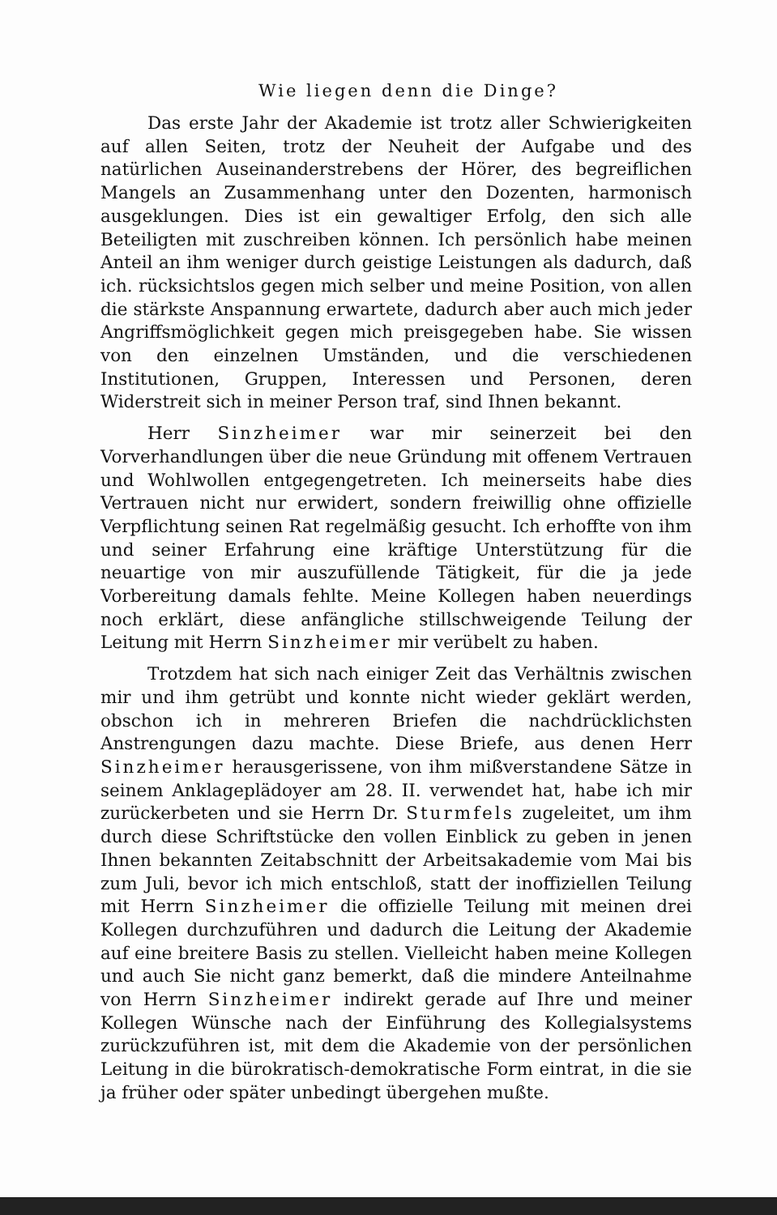Wie liegen denn die Dinge?
Das erste Jahr der Akademie ist trotz aller Schwierigkeiten auf allen Seiten, trotz der Neuheit der Aufgabe und des natürlichen Auseinanderstrebens der Hörer, des begreiflichen Mangels an Zusammenhang unter den Dozenten, harmonisch ausgeklungen. Dies ist ein gewaltiger Erfolg, den sich alle Beteiligten mit zuschreiben können. Ich persönlich habe meinen Anteil an ihm weniger durch geistige Leistungen als dadurch, daß ich. rücksichtslos gegen mich selber und meine Position, von allen die stärkste Anspannung erwartete, dadurch aber auch mich jeder Angriffsmöglichkeit gegen mich preisgegeben habe. Sie wissen von den einzelnen Umständen, und die verschiedenen Institutionen, Gruppen, Interessen und Personen, deren Widerstreit sich in meiner Person traf, sind Ihnen bekannt.
Herr Sinzheimer war mir seinerzeit bei den Vorverhandlungen über die neue Gründung mit offenem Vertrauen und Wohlwollen entgegengetreten. Ich meinerseits habe dies Vertrauen nicht nur erwidert, sondern freiwillig ohne offizielle Verpflichtung seinen Rat regelmäßig gesucht. Ich erhoffte von ihm und seiner Erfahrung eine kräftige Unterstützung für die neuartige von mir auszufüllende Tätigkeit, für die ja jede Vorbereitung damals fehlte. Meine Kollegen haben neuerdings noch erklärt, diese anfängliche stillschweigende Teilung der Leitung mit Herrn Sinzheimer mir verübelt zu haben.
Trotzdem hat sich nach einiger Zeit das Verhältnis zwischen mir und ihm getrübt und konnte nicht wieder geklärt werden, obschon ich in mehreren Briefen die nachdrücklichsten Anstrengungen dazu machte. Diese Briefe, aus denen Herr Sinzheimer herausgerissene, von ihm mißverstandene Sätze in seinem Anklageplädoyer am 28. II. verwendet hat, habe ich mir zurückerbeten und sie Herrn Dr. Sturmfels zugeleitet, um ihm durch diese Schriftstücke den vollen Einblick zu geben in jenen Ihnen bekannten Zeitabschnitt der Arbeitsakademie vom Mai bis zum Juli, bevor ich mich entschloß, statt der inoffiziellen Teilung mit Herrn Sinzheimer die offizielle Teilung mit meinen drei Kollegen durchzuführen und dadurch die Leitung der Akademie auf eine breitere Basis zu stellen. Vielleicht haben meine Kollegen und auch Sie nicht ganz bemerkt, daß die mindere Anteilnahme von Herrn Sinzheimer indirekt gerade auf Ihre und meiner Kollegen Wünsche nach der Einführung des Kollegialsystems zurückzuführen ist, mit dem die Akademie von der persönlichen Leitung in die bürokratisch-demokratische Form eintrat, in die sie ja früher oder später unbedingt übergehen mußte.